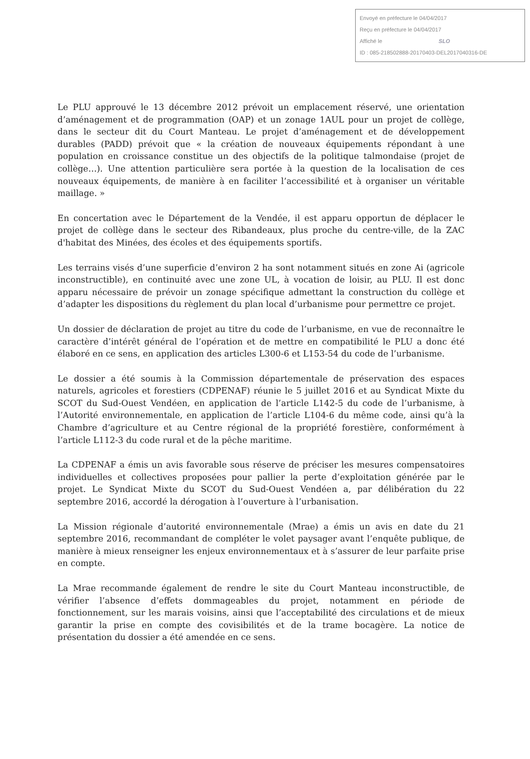Envoyé en préfecture le 04/04/2017
Reçu en préfecture le 04/04/2017
Affiché le SLO
ID : 085-218502888-20170403-DEL2017040316-DE
Le PLU approuvé le 13 décembre 2012 prévoit un emplacement réservé, une orientation d’aménagement et de programmation (OAP) et un zonage 1AUL pour un projet de collège, dans le secteur dit du Court Manteau. Le projet d’aménagement et de développement durables (PADD) prévoit que « la création de nouveaux équipements répondant à une population en croissance constitue un des objectifs de la politique talmondaise (projet de collège…). Une attention particulière sera portée à la question de la localisation de ces nouveaux équipements, de manière à en faciliter l’accessibilité et à organiser un véritable maillage. »
En concertation avec le Département de la Vendée, il est apparu opportun de déplacer le projet de collège dans le secteur des Ribandeaux, plus proche du centre-ville, de la ZAC d'habitat des Minées, des écoles et des équipements sportifs.
Les terrains visés d’une superficie d’environ 2 ha sont notamment situés en zone Ai (agricole inconstructible), en continuité avec une zone UL, à vocation de loisir, au PLU. Il est donc apparu nécessaire de prévoir un zonage spécifique admettant la construction du collège et d’adapter les dispositions du règlement du plan local d’urbanisme pour permettre ce projet.
Un dossier de déclaration de projet au titre du code de l’urbanisme, en vue de reconnaître le caractère d’intérêt général de l’opération et de mettre en compatibilité le PLU a donc été élaboré en ce sens, en application des articles L300-6 et L153-54 du code de l’urbanisme.
Le dossier a été soumis à la Commission départementale de préservation des espaces naturels, agricoles et forestiers (CDPENAF) réunie le 5 juillet 2016 et au Syndicat Mixte du SCOT du Sud-Ouest Vendéen, en application de l’article L142-5 du code de l’urbanisme, à l’Autorité environnementale, en application de l’article L104-6 du même code, ainsi qu’à la Chambre d’agriculture et au Centre régional de la propriété forestière, conformément à l’article L112-3 du code rural et de la pêche maritime.
La CDPENAF a émis un avis favorable sous réserve de préciser les mesures compensatoires individuelles et collectives proposées pour pallier la perte d’exploitation générée par le projet. Le Syndicat Mixte du SCOT du Sud-Ouest Vendéen a, par délibération du 22 septembre 2016, accordé la dérogation à l’ouverture à l’urbanisation.
La Mission régionale d’autorité environnementale (Mrae) a émis un avis en date du 21 septembre 2016, recommandant de compléter le volet paysager avant l’enquête publique, de manière à mieux renseigner les enjeux environnementaux et à s’assurer de leur parfaite prise en compte.
La Mrae recommande également de rendre le site du Court Manteau inconstructible, de vérifier l’absence d’effets dommageables du projet, notamment en période de fonctionnement, sur les marais voisins, ainsi que l’acceptabilité des circulations et de mieux garantir la prise en compte des covisibilités et de la trame bocagère. La notice de présentation du dossier a été amendée en ce sens.